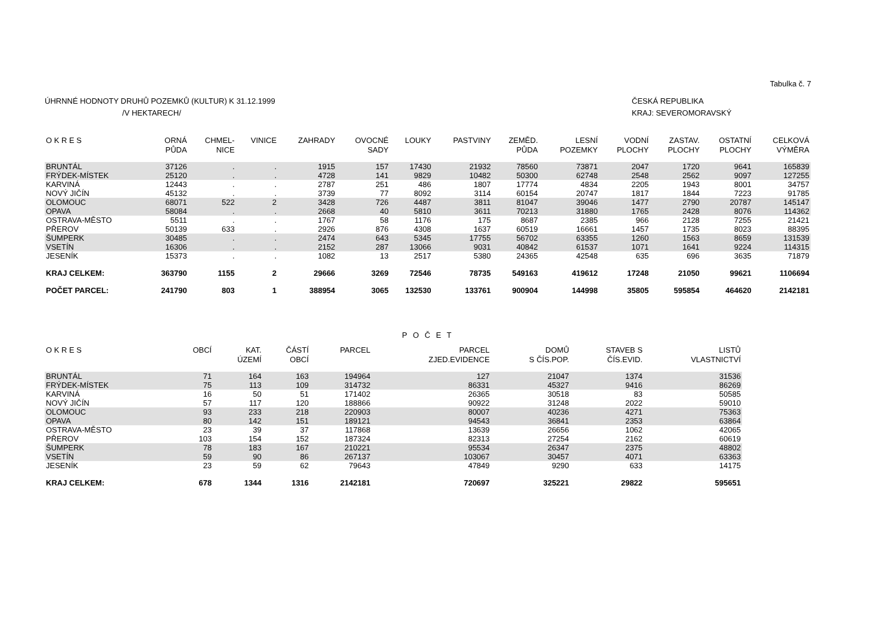Tabulka č. 7
ÚHRNNÉ HODNOTY DRUHŮ POZEMKŮ (KULTUR) K 31.12.1999
/V HEKTARECH/
ČESKÁ REPUBLIKA
KRAJ: SEVEROMORAVSKÝ
| O K R E S | ORNÁ PŮDA | CHMEL- NICE | VINICE | ZAHRADY | OVOCNÉ SADY | LOUKY | PASTVINY | ZEMĚD. PŮDA | LESNÍ POZEMKY | VODNÍ PLOCHY | ZASTAV. PLOCHY | OSTATNÍ PLOCHY | CELKOVÁ VÝMĚRA |
| --- | --- | --- | --- | --- | --- | --- | --- | --- | --- | --- | --- | --- | --- |
| BRUNTÁL | 37126 | . | . | 1915 | 157 | 17430 | 21932 | 78560 | 73871 | 2047 | 1720 | 9641 | 165839 |
| FRÝDEK-MÍSTEK | 25120 | . | . | 4728 | 141 | 9829 | 10482 | 50300 | 62748 | 2548 | 2562 | 9097 | 127255 |
| KARVINÁ | 12443 | . | . | 2787 | 251 | 486 | 1807 | 17774 | 4834 | 2205 | 1943 | 8001 | 34757 |
| NOVÝ JIČÍN | 45132 | . | . | 3739 | 77 | 8092 | 3114 | 60154 | 20747 | 1817 | 1844 | 7223 | 91785 |
| OLOMOUC | 68071 | 522 | 2 | 3428 | 726 | 4487 | 3811 | 81047 | 39046 | 1477 | 2790 | 20787 | 145147 |
| OPAVA | 58084 | . | . | 2668 | 40 | 5810 | 3611 | 70213 | 31880 | 1765 | 2428 | 8076 | 114362 |
| OSTRAVA-MĚSTO | 5511 | . | . | 1767 | 58 | 1176 | 175 | 8687 | 2385 | 966 | 2128 | 7255 | 21421 |
| PŘEROV | 50139 | 633 | . | 2926 | 876 | 4308 | 1637 | 60519 | 16661 | 1457 | 1735 | 8023 | 88395 |
| ŠUMPERK | 30485 | . | . | 2474 | 643 | 5345 | 17755 | 56702 | 63355 | 1260 | 1563 | 8659 | 131539 |
| VSETÍN | 16306 | . | . | 2152 | 287 | 13066 | 9031 | 40842 | 61537 | 1071 | 1641 | 9224 | 114315 |
| JESENÍK | 15373 | . | . | 1082 | 13 | 2517 | 5380 | 24365 | 42548 | 635 | 696 | 3635 | 71879 |
| KRAJ CELKEM: | 363790 | 1155 | 2 | 29666 | 3269 | 72546 | 78735 | 549163 | 419612 | 17248 | 21050 | 99621 | 1106694 |
| POČET PARCEL: | 241790 | 803 | 1 | 388954 | 3065 | 132530 | 133761 | 900904 | 144998 | 35805 | 595854 | 464620 | 2142181 |
P O Č E T
| O K R E S | OBCÍ | KAT. ÚZEMÍ | ČÁSTÍ OBCÍ | PARCEL | PARCEL ZJED.EVIDENCE | DOMŮ S ČÍS.POP. | STAVEB S ČÍS.EVID. | LISTŮ VLASTNICTVÍ |
| --- | --- | --- | --- | --- | --- | --- | --- | --- |
| BRUNTÁL | 71 | 164 | 163 | 194964 | 127 | 21047 | 1374 | 31536 |
| FRÝDEK-MÍSTEK | 75 | 113 | 109 | 314732 | 86331 | 45327 | 9416 | 86269 |
| KARVINÁ | 16 | 50 | 51 | 171402 | 26365 | 30518 | 83 | 50585 |
| NOVÝ JIČÍN | 57 | 117 | 120 | 188866 | 90922 | 31248 | 2022 | 59010 |
| OLOMOUC | 93 | 233 | 218 | 220903 | 80007 | 40236 | 4271 | 75363 |
| OPAVA | 80 | 142 | 151 | 189121 | 94543 | 36841 | 2353 | 63864 |
| OSTRAVA-MĚSTO | 23 | 39 | 37 | 117868 | 13639 | 26656 | 1062 | 42065 |
| PŘEROV | 103 | 154 | 152 | 187324 | 82313 | 27254 | 2162 | 60619 |
| ŠUMPERK | 78 | 183 | 167 | 210221 | 95534 | 26347 | 2375 | 48802 |
| VSETÍN | 59 | 90 | 86 | 267137 | 103067 | 30457 | 4071 | 63363 |
| JESENÍK | 23 | 59 | 62 | 79643 | 47849 | 9290 | 633 | 14175 |
| KRAJ CELKEM: | 678 | 1344 | 1316 | 2142181 | 720697 | 325221 | 29822 | 595651 |